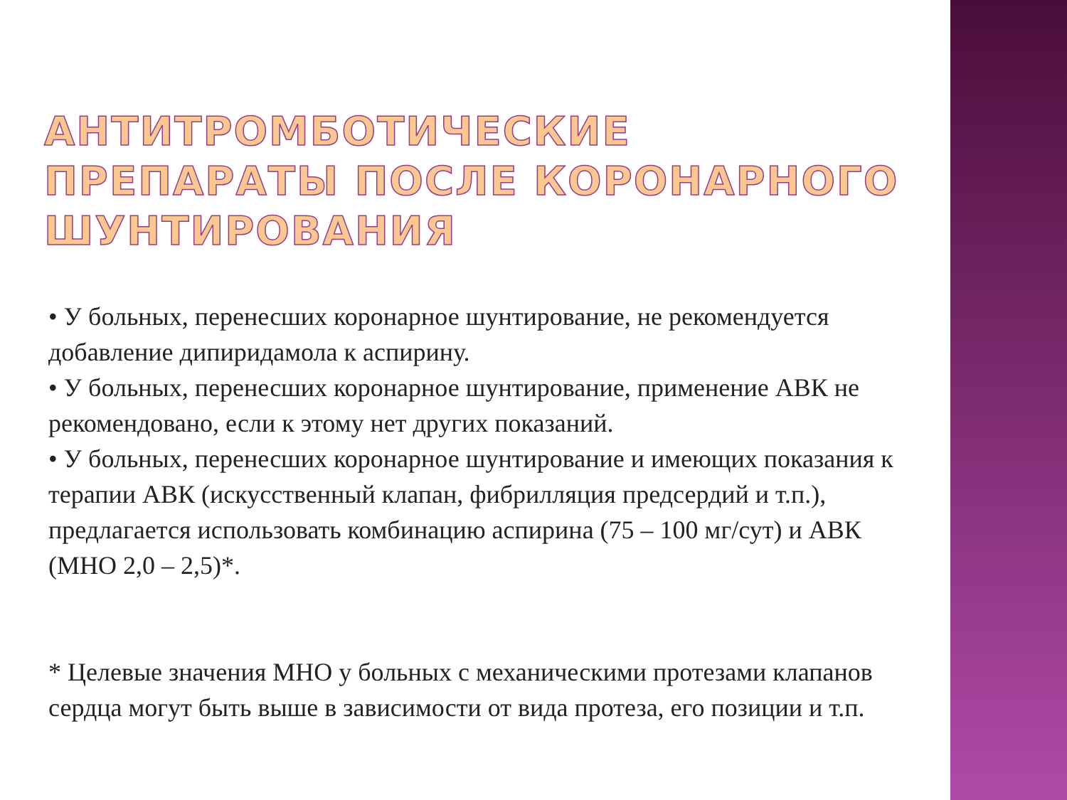АНТИТРОМБОТИЧЕСКИЕ ПРЕПАРАТЫ ПОСЛЕ КОРОНАРНОГО ШУНТИРОВАНИЯ
• У больных, перенесших коронарное шунтирование, не рекомендуется добавление дипиридамола к аспирину.
• У больных, перенесших коронарное шунтирование, применение АВК не рекомендовано, если к этому нет других показаний.
• У больных, перенесших коронарное шунтирование и имеющих показания к терапии АВК (искусственный клапан, фибрилляция предсердий и т.п.), предлагается использовать комбинацию аспирина (75 – 100 мг/сут) и АВК (МНО 2,0 – 2,5)*.
* Целевые значения МНО у больных с механическими протезами клапанов сердца могут быть выше в зависимости от вида протеза, его позиции и т.п.